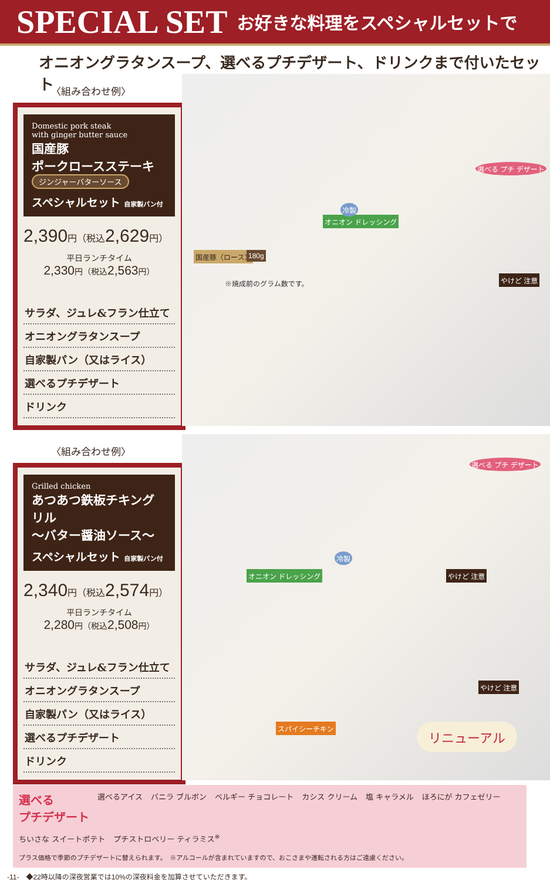SPECIAL SET
お好きな料理をスペシャルセットで
オニオングラタンスープ、選べるプチデザート、ドリンクまで付いたセット
〈組み合わせ例〉
Domestic pork steak
with ginger butter sauce
国産豚
ポークロースステーキ
ジンジャーバターソース
スペシャルセット 自家製パン付
2,390円（税込2,629円）
平日ランチタイム
2,330円（税込2,563円）
サラダ、ジュレ&フラン仕立て
オニオングラタンスープ
自家製パン（又はライス）
選べるプチデザート
ドリンク
オニオン ドレッシング
冷製
選べる プチ デザート
国産豚〈ロース〉 180g
※焼成前のグラム数です。 やけど 注意
〈組み合わせ例〉
Grilled chicken
あつあつ鉄板チキングリル
～バター醤油ソース～
スペシャルセット 自家製パン付
2,340円（税込2,574円）
平日ランチタイム
2,280円（税込2,508円）
サラダ、ジュレ&フラン仕立て
オニオングラタンスープ
自家製パン（又はライス）
選べるプチデザート
ドリンク
選べる プチ デザート
オニオン ドレッシング
冷製
やけど 注意
やけど 注意
スパイシーチキン リニューアル
選べる
プチデザート
選べるアイス バニラ ブルボン ベルギー チョコレート カシス クリーム 塩 キャラメル ほろにが カフェゼリー ちいさな スイートポテト プチストロベリー ティラミス<sup>※</sup>
プラス価格で季節のプチデザートに替えられます。　※アルコールが含まれていますので、おこさまや運転される方はご遠慮ください。
-11-　◆22時以降の深夜営業では10%の深夜料金を加算させていただきます。